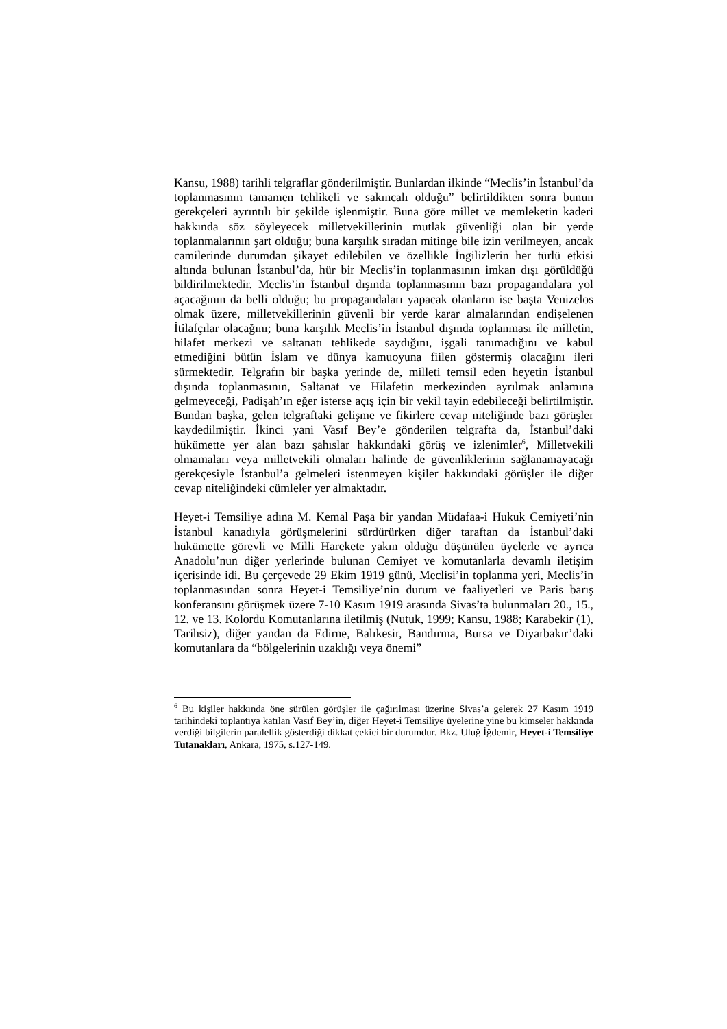Kansu, 1988) tarihli telgraflar gönderilmiştir. Bunlardan ilkinde “Meclis’in İstanbul’da toplanmasının tamamen tehlikeli ve sakıncalı olduğu” belirtildikten sonra bunun gerekçeleri ayrıntılı bir şekilde işlenmiştir. Buna göre millet ve memleketin kaderi hakkında söz söyleyecek milletvekillerinin mutlak güvenliği olan bir yerde toplanmalarının şart olduğu; buna karşılık sıradan mitinge bile izin verilmeyen, ancak camilerinde durumdan şikayet edilebilen ve özellikle İngilizlerin her türlü etkisi altında bulunan İstanbul’da, hür bir Meclis’in toplanmasının imkan dışı görüldüğü bildirilmektedir. Meclis’in İstanbul dışında toplanmasının bazı propagandalara yol açacağının da belli olduğu; bu propagandaları yapacak olanların ise başta Venizelos olmak üzere, milletvekillerinin güvenli bir yerde karar almalarından endişelenen İtilafçılar olacağını; buna karşılık Meclis’in İstanbul dışında toplanması ile milletin, hilafet merkezi ve saltanatı tehlikede saydığını, işgali tanımadığını ve kabul etmediğini bütün İslam ve dünya kamuoyuna fiilen göstermiş olacağını ileri sürmektedir. Telgrafın bir başka yerinde de, milleti temsil eden heyetin İstanbul dışında toplanmasının, Saltanat ve Hilafetin merkezinden ayrılmak anlamına gelmeyeceği, Padişah’ın eğer isterse açış için bir vekil tayin edebileceği belirtilmiştir. Bundan başka, gelen telgraftaki gelişme ve fikirlere cevap niteliğinde bazı görüşler kaydedilmiştir. İkinci yani Vasıf Bey’e gönderilen telgrafta da, İstanbul’daki hükümette yer alan bazı şahıslar hakkındaki görüş ve izlenimler<sup>6</sup>, Milletvekili olmamaları veya milletvekili olmaları halinde de güvenliklerinin sağlanamayacağı gerekçesiyle İstanbul’a gelmeleri istenmeyen kişiler hakkındaki görüşler ile diğer cevap niteliğindeki cümleler yer almaktadır.
Heyet-i Temsiliye adına M. Kemal Paşa bir yandan Müdafaa-i Hukuk Cemiyeti’nin İstanbul kanadıyla görüşmelerini sürdürürken diğer taraftan da İstanbul’daki hükümette görevli ve Milli Harekete yakın olduğu düşünülen üyelerle ve ayrıca Anadolu’nun diğer yerlerinde bulunan Cemiyet ve komutanlarla devamlı iletişim içerisinde idi. Bu çerçevede 29 Ekim 1919 günü, Meclisi’in toplanma yeri, Meclis’in toplanmasından sonra Heyet-i Temsiliye’nin durum ve faaliyetleri ve Paris barış konferansını görüşmek üzere 7-10 Kasım 1919 arasında Sivas’ta bulunmaları 20., 15., 12. ve 13. Kolordu Komutanlarına iletilmiş (Nutuk, 1999; Kansu, 1988; Karabekir (1), Tarihsiz), diğer yandan da Edirne, Balıkesir, Bandırma, Bursa ve Diyarbakır’daki komutanlara da “bölgelerinin uzaklığı veya önemi”
<sup>6</sup> Bu kişiler hakkında öne sürülen görüşler ile çağırılması üzerine Sivas’a gelerek 27 Kasım 1919 tarihindeki toplantıya katılan Vasıf Bey’in, diğer Heyet-i Temsiliye üyelerine yine bu kimseler hakkında verdiği bilgilerin paralellik gösterdiği dikkat çekici bir durumdur. Bkz. Uluğ İğdemir, Heyet-i Temsiliye Tutanakları, Ankara, 1975, s.127-149.